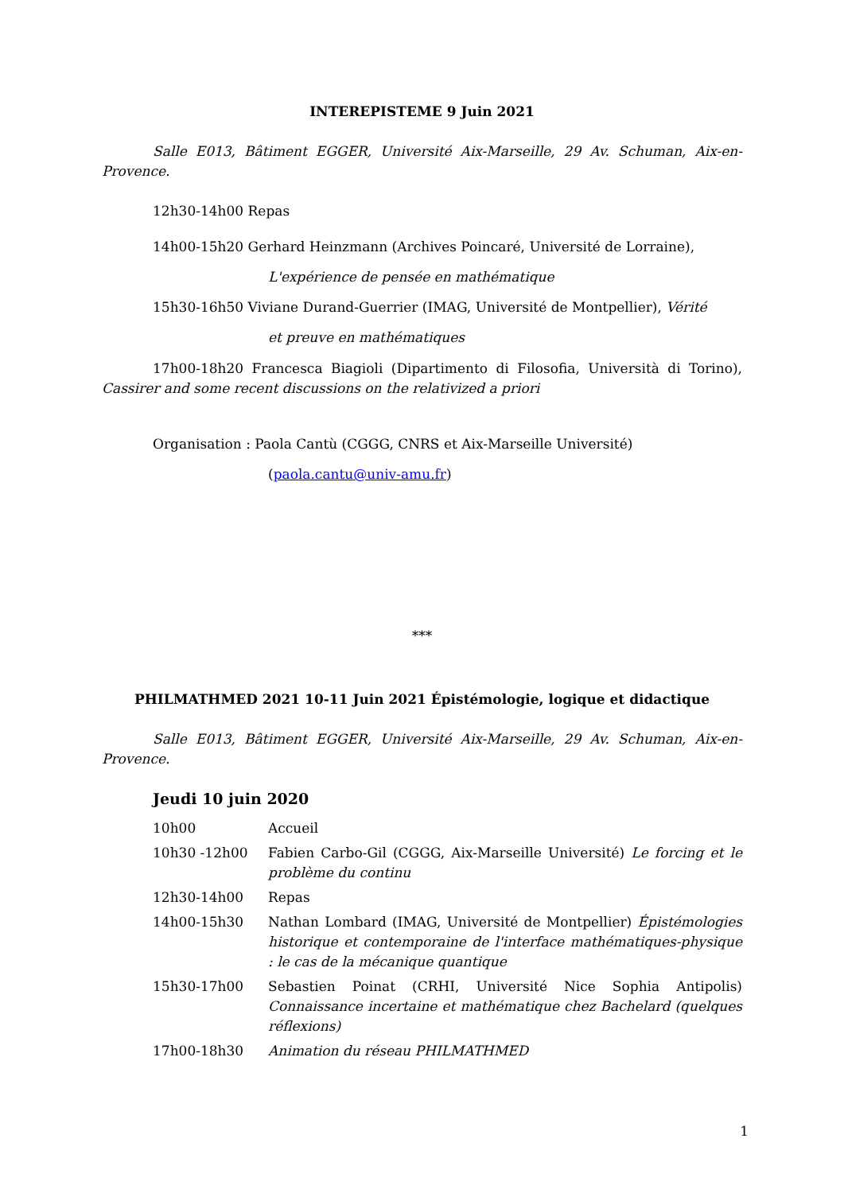INTEREPISTEME 9 Juin 2021
Salle E013, Bâtiment EGGER, Université Aix-Marseille, 29 Av. Schuman, Aix-en-Provence.
12h30-14h00 Repas
14h00-15h20 Gerhard Heinzmann (Archives Poincaré, Université de Lorraine),
L'expérience de pensée en mathématique
15h30-16h50 Viviane Durand-Guerrier (IMAG, Université de Montpellier), Vérité
et preuve en mathématiques
17h00-18h20 Francesca Biagioli (Dipartimento di Filosofia, Università di Torino), Cassirer and some recent discussions on the relativized a priori
Organisation : Paola Cantù (CGGG, CNRS et Aix-Marseille Université)
(paola.cantu@univ-amu.fr)
***
PHILMATHMED 2021 10-11 Juin 2021 Épistémologie, logique et didactique
Salle E013, Bâtiment EGGER, Université Aix-Marseille, 29 Av. Schuman, Aix-en-Provence.
Jeudi 10 juin 2020
10h00 Accueil
10h30 -12h00 Fabien Carbo-Gil (CGGG, Aix-Marseille Université) Le forcing et le problème du continu
12h30-14h00 Repas
14h00-15h30 Nathan Lombard (IMAG, Université de Montpellier) Épistémologies historique et contemporaine de l'interface mathématiques-physique : le cas de la mécanique quantique
15h30-17h00 Sebastien Poinat (CRHI, Université Nice Sophia Antipolis) Connaissance incertaine et mathématique chez Bachelard (quelques réflexions)
17h00-18h30 Animation du réseau PHILMATHMED
1